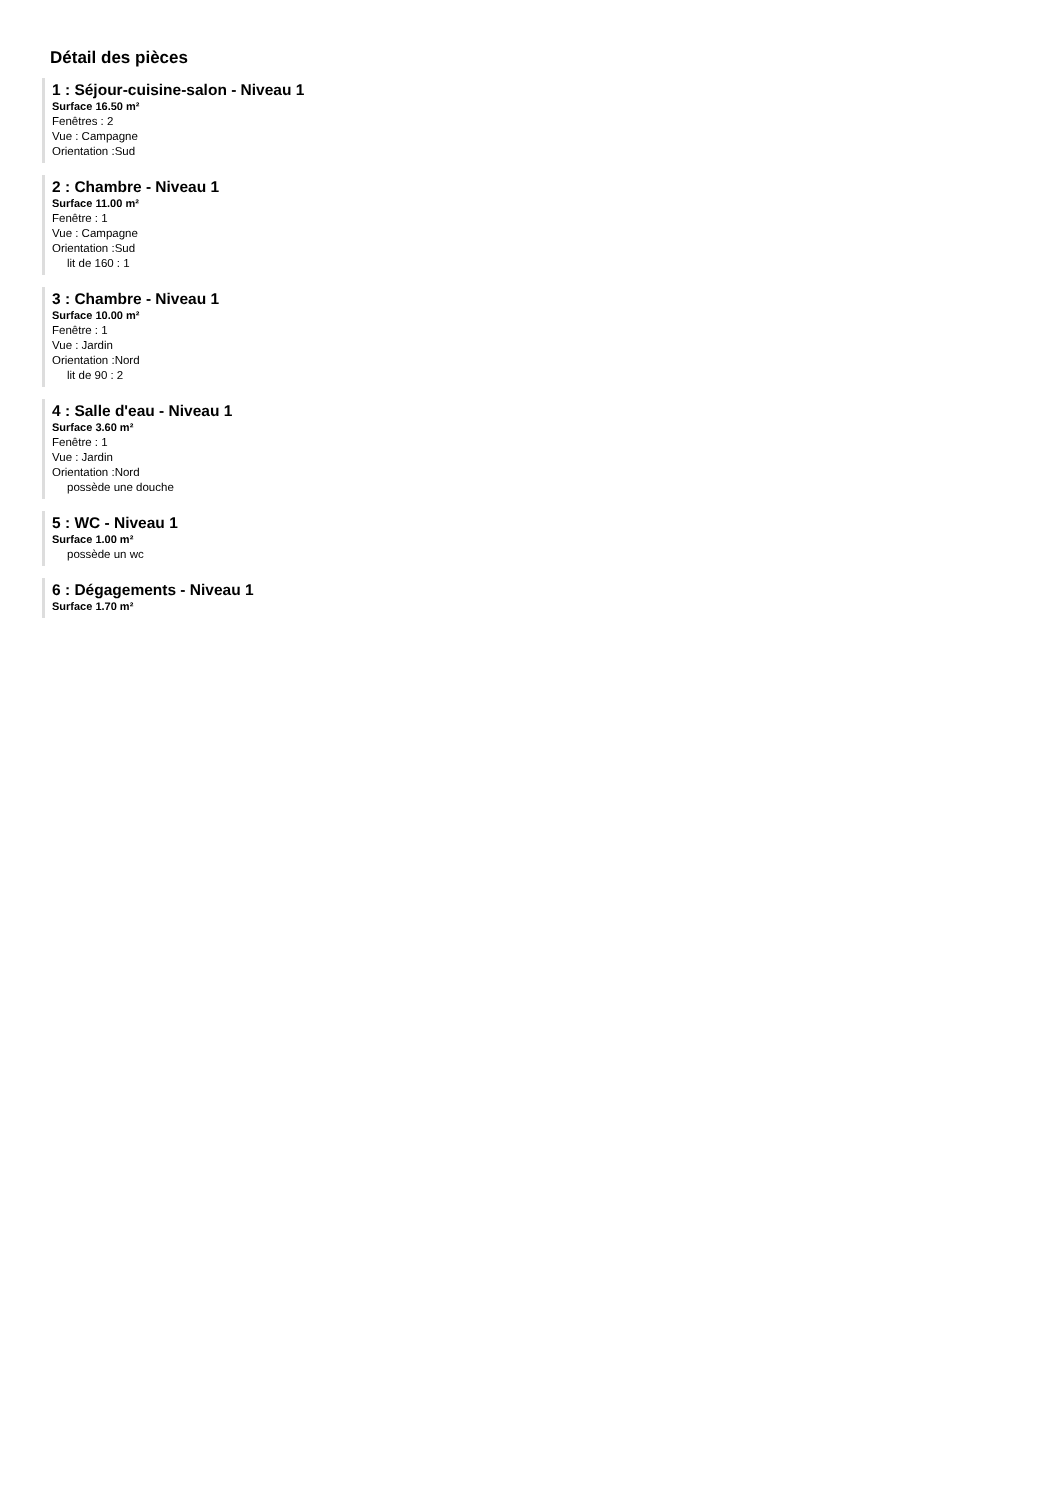Détail des pièces
1 : Séjour-cuisine-salon - Niveau 1
Surface 16.50 m²
Fenêtres : 2
Vue : Campagne
Orientation :Sud
2 : Chambre - Niveau 1
Surface 11.00 m²
Fenêtre : 1
Vue : Campagne
Orientation :Sud
lit de 160 : 1
3 : Chambre - Niveau 1
Surface 10.00 m²
Fenêtre : 1
Vue : Jardin
Orientation :Nord
lit de 90 : 2
4 : Salle d'eau - Niveau 1
Surface 3.60 m²
Fenêtre : 1
Vue : Jardin
Orientation :Nord
possède une douche
5 : WC - Niveau 1
Surface 1.00 m²
possède un wc
6 : Dégagements - Niveau 1
Surface 1.70 m²